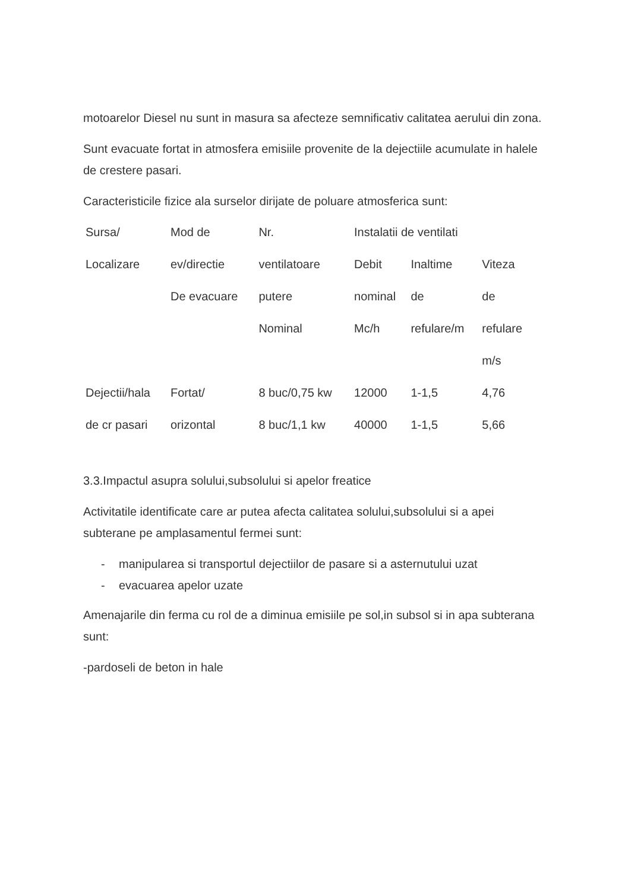motoarelor Diesel nu sunt in masura sa afecteze semnificativ calitatea aerului din zona.
Sunt evacuate fortat in atmosfera emisiile provenite de la dejectiile acumulate in halele de crestere pasari.
Caracteristicile fizice ala surselor dirijate de poluare atmosferica sunt:
| Sursa/ | Mod de | Nr. | Instalatii de ventilati | | |
| Localizare | ev/directie | ventilatoare | Debit | Inaltime | Viteza |
| | De evacuare | putere | nominal | de | de |
| | | Nominal | Mc/h | refulare/m | refulare |
| | | | | | m/s |
| Dejectii/hala | Fortat/ | 8 buc/0,75 kw | 12000 | 1-1,5 | 4,76 |
| de cr pasari | orizontal | 8 buc/1,1 kw | 40000 | 1-1,5 | 5,66 |
3.3.Impactul asupra solului,subsolului si apelor freatice
Activitatile identificate care ar putea afecta calitatea solului,subsolului si a apei subterane pe amplasamentul fermei sunt:
- manipularea si transportul dejectiilor de pasare si a asternutului uzat
- evacuarea apelor uzate
Amenajarile din ferma cu rol de a diminua emisiile pe sol,in subsol si in apa subterana sunt:
-pardoseli de beton in hale